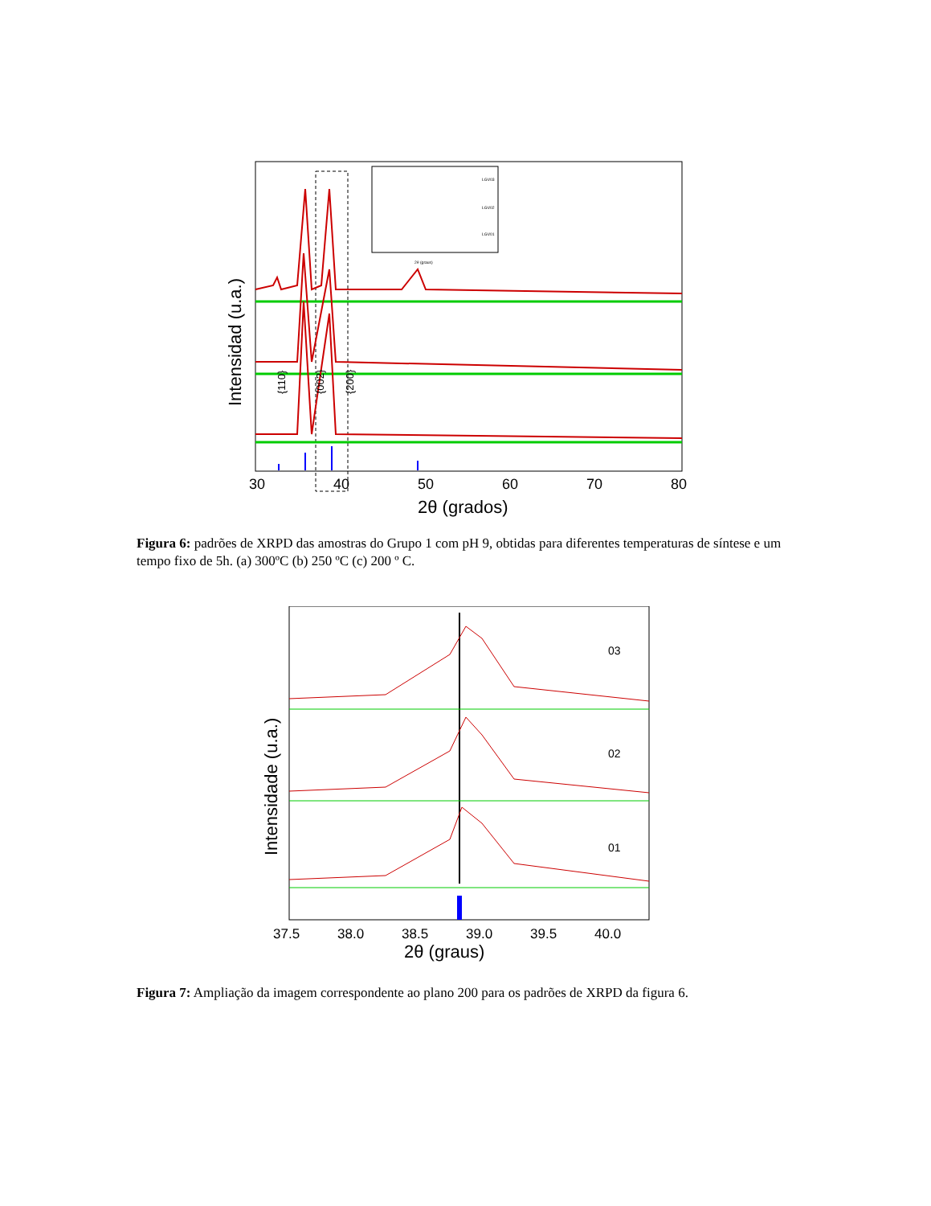{110}
{002}
{200}
30
40
50
60
70
80
2θ (grados)
Intensidad (u.a.)
LGV03
LGV02
LGV01
2θ (graus)
Figura 6: padrões de XRPD das amostras do Grupo 1 com pH 9, obtidas para diferentes temperaturas de síntese e um tempo fixo de 5h. (a) 300ºC (b) 250 ºC (c) 200 º C.
03
02
01
37.5
38.0
38.5
39.0
39.5
40.0
2θ (graus)
Intensidade (u.a.)
Figura 7: Ampliação da imagem correspondente ao plano 200 para os padrões de XRPD da figura 6.